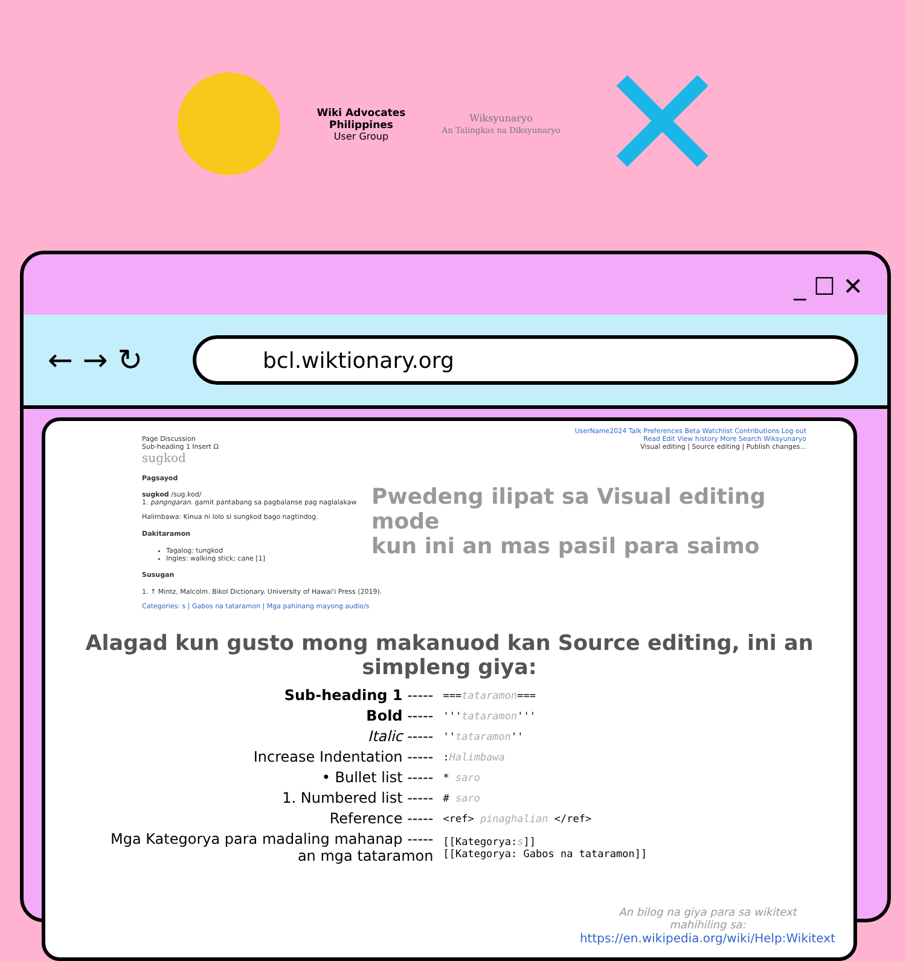Wiki Advocates
Philippines
User Group
Wiksyunaryo
An Talingkas na Diksyunaryo
✕
_ ☐ ✕
← → ↻
bcl.wiktionary.org
UserName2024 Talk Preferences Beta Watchlist Contributions Log out
Page Discussion Read Edit View history More Search Wiksyunaryo
Sub-heading 1 Insert Ω Visual editing | Source editing | Publish changes...
sugkod
Pagsayod
sugkod /sug.kod/
1. pangngaran. gamit pantabang sa pagbalanse pag naglalakaw
Halimbawa: Kinua ni lolo si sungkod bago nagtindog.
Dakitaramon
Tagalog: tungkod
Ingles: walking stick; cane [1]
Susugan
1. ↑ Mintz, Malcolm. Bikol Dictionary. University of Hawaiʻi Press (2019).
Categories: s | Gabos na tataramon | Mga pahinang mayong audio/s
Pwedeng ilipat sa Visual editing mode
kun ini an mas pasil para saimo
Alagad kun gusto mong makanuod kan Source editing, ini an simpleng giya:
| Sub-heading 1 ----- | === tataramon === |
| Bold ----- | ''' tataramon ''' |
| Italic ----- | '' tataramon '' |
| Increase Indentation ----- | : Halimbawa |
| • Bullet list ----- | * saro |
| 1. Numbered list ----- | # saro |
| Reference ----- | <ref> pinaghalian </ref> |
| Mga Kategorya para madaling mahanap ----- an mga tataramon | [[Kategorya: s ]] [[Kategorya: Gabos na tataramon]] |
An bilog na giya para sa wikitext
mahihiling sa:
https://en.wikipedia.org/wiki/Help:Wikitext